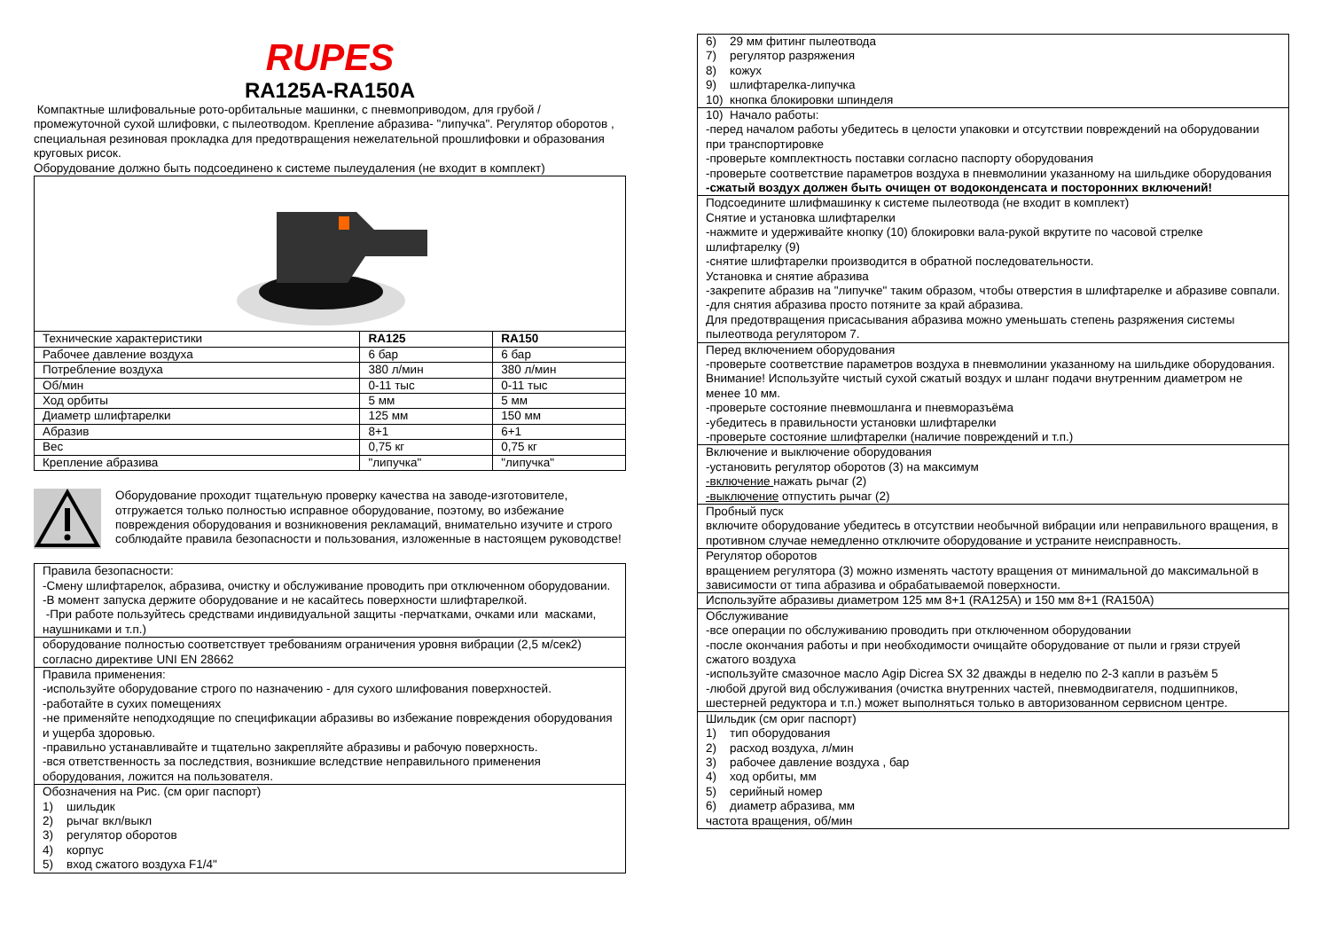RUPES
RA125A-RA150A
Компактные шлифовальные рото-орбитальные машинки, с пневмоприводом, для грубой / промежуточной сухой шлифовки, с пылеотводом. Крепление абразива- "липучка". Регулятор оборотов , специальная резиновая прокладка для предотвращения нежелательной прошлифовки и образования круговых рисок.
Оборудование должно быть подсоединено к системе пылеудаления (не входит в комплект)
| Технические характеристики | RA125 | RA150 |
| Рабочее давление воздуха | 6 бар | 6 бар |
| Потребление воздуха | 380 л/мин | 380 л/мин |
| Об/мин | 0-11 тыс | 0-11 тыс |
| Ход орбиты | 5 мм | 5 мм |
| Диаметр шлифтарелки | 125 мм | 150 мм |
| Абразив | 8+1 | 6+1 |
| Вес | 0,75 кг | 0,75 кг |
| Крепление абразива | "липучка" | "липучка" |
Оборудование проходит тщательную проверку качества на заводе-изготовителе, отгружается только полностью исправное оборудование, поэтому, во избежание повреждения оборудования и возникновения рекламаций, внимательно изучите и строго соблюдайте правила безопасности и пользования, изложенные в настоящем руководстве!
Правила безопасности:
-Смену шлифтарелок, абразива, очистку и обслуживание проводить при отключенном оборудовании.
-В момент запуска держите оборудование и не касайтесь поверхности шлифтарелкой.
-При работе пользуйтесь средствами индивидуальной защиты -перчатками, очками или масками, наушниками и т.п.)
оборудование полностью соответствует требованиям ограничения уровня вибрации (2,5 м/сек2) согласно директиве UNI EN 28662
Правила применения:
-используйте оборудование строго по назначению - для сухого шлифования поверхностей.
-работайте в сухих помещениях
-не применяйте неподходящие по спецификации абразивы во избежание повреждения оборудования и ущерба здоровью.
-правильно устанавливайте и тщательно закрепляйте абразивы и рабочую поверхность.
-вся ответственность за последствия, возникшие вследствие неправильного применения оборудования, ложится на пользователя.
Обозначения на Рис. (см ориг паспорт)
1) шильдик
2) рычаг вкл/выкл
3) регулятор оборотов
4) корпус
5) вход сжатого воздуха F1/4"
6) 29 мм фитинг пылеотвода
7) регулятор разряжения
8) кожух
9) шлифтарелка-липучка
10) кнопка блокировки шпинделя
10) Начало работы:
-перед началом работы убедитесь в целости упаковки и отсутствии повреждений на оборудовании при транспортировке
-проверьте комплектность поставки согласно паспорту оборудования
-проверьте соответствие параметров воздуха в пневмолинии указанному на шильдике оборудования
-сжатый воздух должен быть очищен от водоконденсата и посторонних включений!
Подсоедините шлифмашинку к системе пылеотвода (не входит в комплект)
Снятие и установка шлифтарелки
-нажмите и удерживайте кнопку (10) блокировки вала-рукой вкрутите по часовой стрелке шлифтарелку (9)
-снятие шлифтарелки производится в обратной последовательности.
Установка и снятие абразива
-закрепите абразив на "липучке" таким образом, чтобы отверстия в шлифтарелке и абразиве совпали.
-для снятия абразива просто потяните за край абразива.
Для предотвращения присасывания абразива можно уменьшать степень разряжения системы пылеотвода регулятором 7.
Перед включением оборудования
-проверьте соответствие параметров воздуха в пневмолинии указанному на шильдике оборудования. Внимание! Используйте чистый сухой сжатый воздух и шланг подачи внутренним диаметром не менее 10 мм.
-проверьте состояние пневмошланга и пневморазъёма
-убедитесь в правильности установки шлифтарелки
-проверьте состояние шлифтарелки (наличие повреждений и т.п.)
Включение и выключение оборудования
-установить регулятор оборотов (3) на максимум
-включение нажать рычаг (2)
-выключение отпустить рычаг (2)
Пробный пуск
включите оборудование убедитесь в отсутствии необычной вибрации или неправильного вращения, в противном случае немедленно отключите оборудование и устраните неисправность.
Регулятор оборотов
вращением регулятора (3) можно изменять частоту вращения от минимальной до максимальной в зависимости от типа абразива и обрабатываемой поверхности.
Используйте абразивы диаметром 125 мм 8+1 (RA125A) и 150 мм 8+1 (RA150A)
Обслуживание
-все операции по обслуживанию проводить при отключенном оборудовании
-после окончания работы и при необходимости очищайте оборудование от пыли и грязи струей сжатого воздуха
-используйте смазочное масло Agip Dicrea SX 32 дважды в неделю по 2-3 капли в разъём 5
-любой другой вид обслуживания (очистка внутренних частей, пневмодвигателя, подшипников, шестерней редуктора и т.п.) может выполняться только в авторизованном сервисном центре.
Шильдик (см ориг паспорт)
1) тип оборудования
2) расход воздуха, л/мин
3) рабочее давление воздуха , бар
4) ход орбиты, мм
5) серийный номер
6) диаметр абразива, мм
частота вращения, об/мин